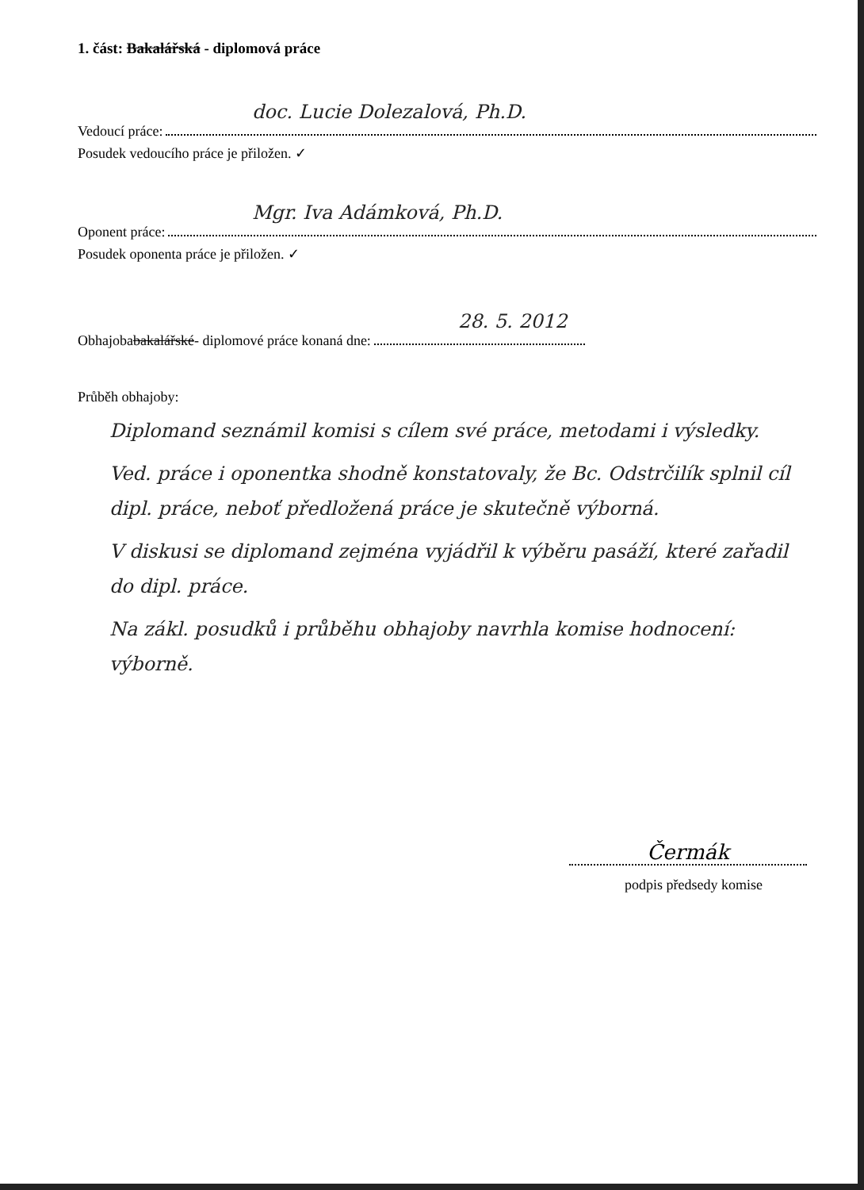1. část: Bakalářská - diplomová práce
doc. Lucie Dolezalová, Ph.D.
Vedoucí práce:
Posudek vedoucího práce je přiložen. ✓
Mgr. Iva Adámková, Ph.D.
Oponent práce:
Posudek oponenta práce je přiložen. ✓
28. 5. 2012
Obhajoba bakalářské - diplomové práce konaná dne:
Průběh obhajoby:
Diplomand seznámil komisi s cílem své práce, metodami i výsledky.
Ved. práce i oponentka shodně konstatovaly, že Bc. Odstrčilík splnil cíl dipl. práce, neboť předložená práce je skutečně výborná.
V diskusi se diplomand zejména vyjádřil k výběru pasáží, které zařadil do dipl. práce.
Na zákl. posudků i průběhu obhajoby navrhla komise hodnocení: výborně.
Čermák
podpis předsedy komise